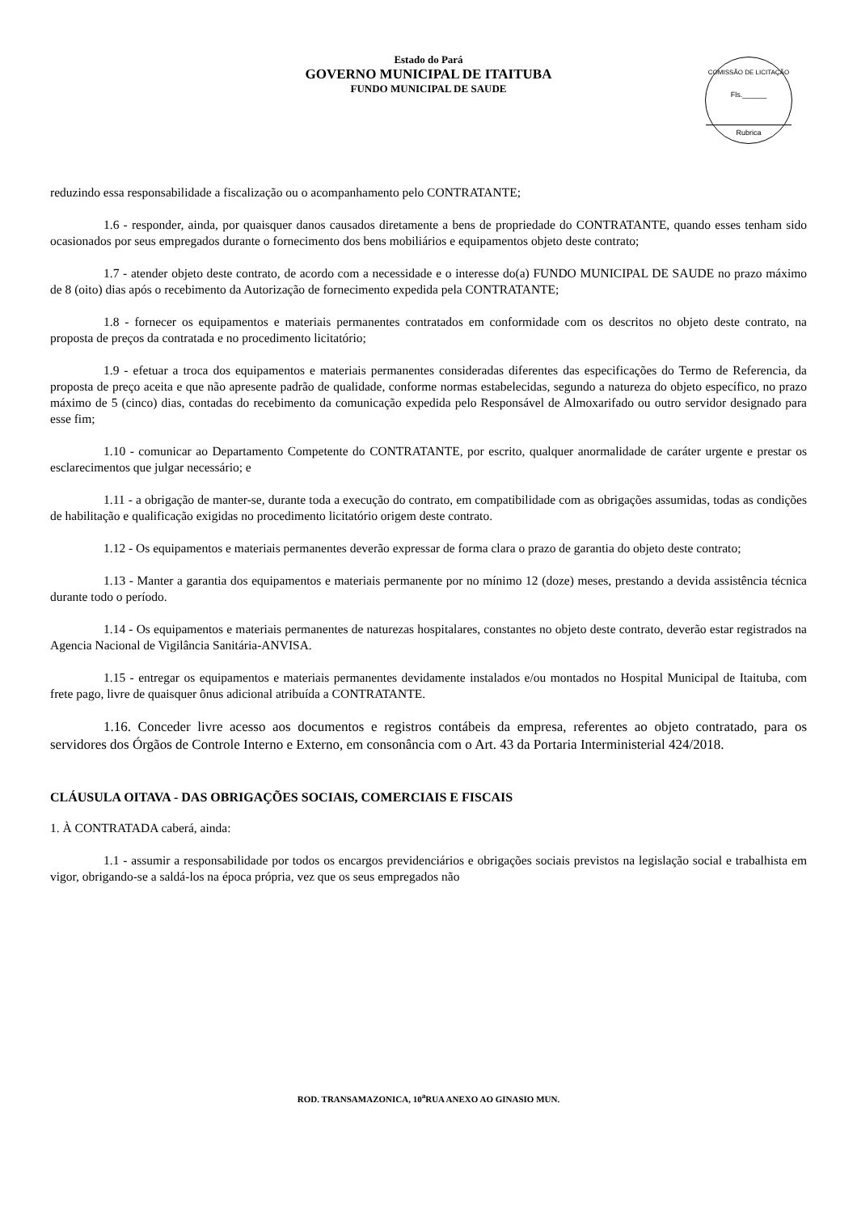Estado do Pará
GOVERNO MUNICIPAL DE ITAITUBA
FUNDO MUNICIPAL DE SAUDE
COMISSÃO DE LICITAÇÃO
Fls.______
Rubrica
reduzindo essa responsabilidade a fiscalização ou o acompanhamento pelo CONTRATANTE;
1.6 - responder, ainda, por quaisquer danos causados diretamente a bens de propriedade do CONTRATANTE, quando esses tenham sido ocasionados por seus empregados durante o fornecimento dos bens mobiliários e equipamentos objeto deste contrato;
1.7 - atender objeto deste contrato, de acordo com a necessidade e o interesse do(a) FUNDO MUNICIPAL DE SAUDE no prazo máximo de 8 (oito) dias após o recebimento da Autorização de fornecimento expedida pela CONTRATANTE;
1.8 - fornecer os equipamentos e materiais permanentes contratados em conformidade com os descritos no objeto deste contrato, na proposta de preços da contratada e no procedimento licitatório;
1.9 - efetuar a troca dos equipamentos e materiais permanentes consideradas diferentes das especificações do Termo de Referencia, da proposta de preço aceita e que não apresente padrão de qualidade, conforme normas estabelecidas, segundo a natureza do objeto específico, no prazo máximo de 5 (cinco) dias, contadas do recebimento da comunicação expedida pelo Responsável de Almoxarifado ou outro servidor designado para esse fim;
1.10 - comunicar ao Departamento Competente do CONTRATANTE, por escrito, qualquer anormalidade de caráter urgente e prestar os esclarecimentos que julgar necessário; e
1.11 - a obrigação de manter-se, durante toda a execução do contrato, em compatibilidade com as obrigações assumidas, todas as condições de habilitação e qualificação exigidas no procedimento licitatório origem deste contrato.
1.12 - Os equipamentos e materiais permanentes deverão expressar de forma clara o prazo de garantia do objeto deste contrato;
1.13 - Manter a garantia dos equipamentos e materiais permanente por no mínimo 12 (doze) meses, prestando a devida assistência técnica durante todo o período.
1.14 - Os equipamentos e materiais permanentes de naturezas hospitalares, constantes no objeto deste contrato, deverão estar registrados na Agencia Nacional de Vigilância Sanitária-ANVISA.
1.15 - entregar os equipamentos e materiais permanentes devidamente instalados e/ou montados no Hospital Municipal de Itaituba, com frete pago, livre de quaisquer ônus adicional atribuída a CONTRATANTE.
1.16. Conceder livre acesso aos documentos e registros contábeis da empresa, referentes ao objeto contratado, para os servidores dos Órgãos de Controle Interno e Externo, em consonância com o Art. 43 da Portaria Interministerial 424/2018.
CLÁUSULA OITAVA - DAS OBRIGAÇÕES SOCIAIS, COMERCIAIS E FISCAIS
1. À CONTRATADA caberá, ainda:
1.1 - assumir a responsabilidade por todos os encargos previdenciários e obrigações sociais previstos na legislação social e trabalhista em vigor, obrigando-se a saldá-los na época própria, vez que os seus empregados não
ROD. TRANSAMAZONICA, 10<sup>a</sup>RUA ANEXO AO GINASIO MUN.